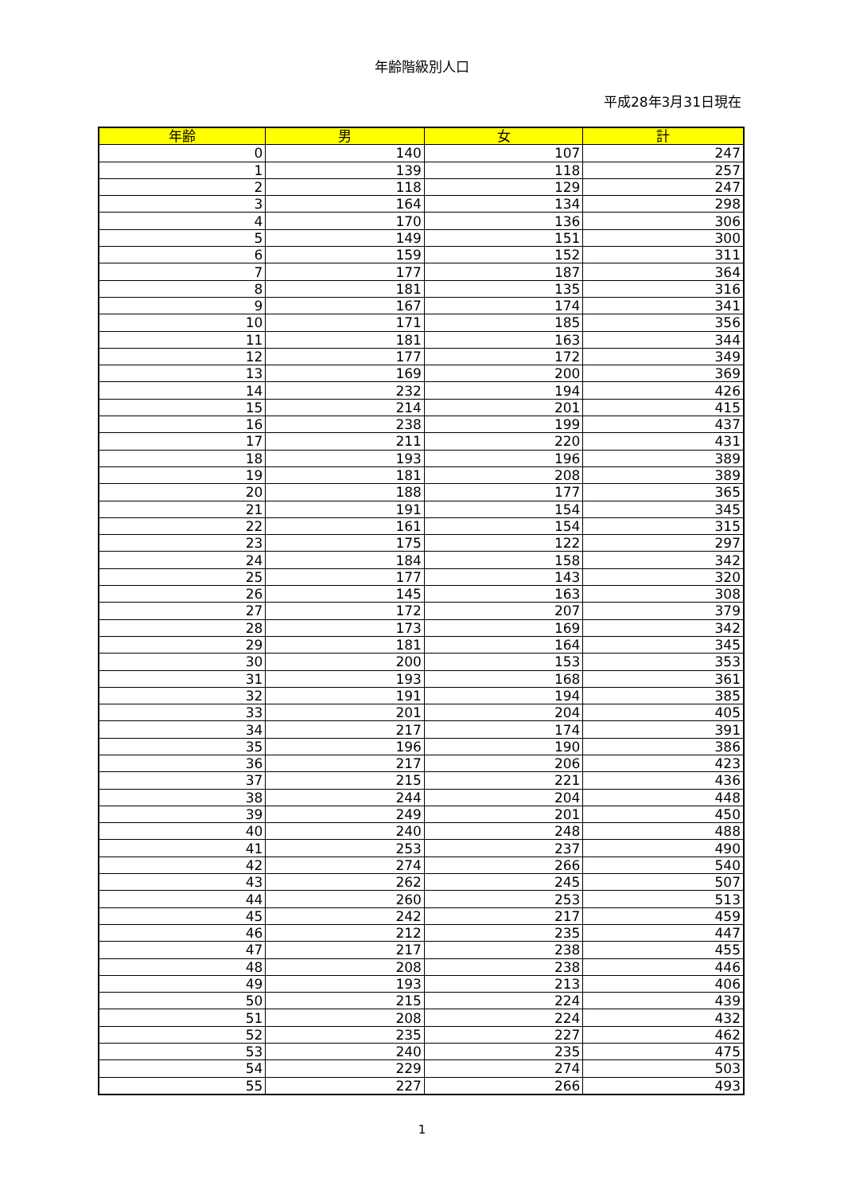年齢階級別人口
平成28年3月31日現在
| 年齢 | 男 | 女 | 計 |
| --- | --- | --- | --- |
| 0 | 140 | 107 | 247 |
| 1 | 139 | 118 | 257 |
| 2 | 118 | 129 | 247 |
| 3 | 164 | 134 | 298 |
| 4 | 170 | 136 | 306 |
| 5 | 149 | 151 | 300 |
| 6 | 159 | 152 | 311 |
| 7 | 177 | 187 | 364 |
| 8 | 181 | 135 | 316 |
| 9 | 167 | 174 | 341 |
| 10 | 171 | 185 | 356 |
| 11 | 181 | 163 | 344 |
| 12 | 177 | 172 | 349 |
| 13 | 169 | 200 | 369 |
| 14 | 232 | 194 | 426 |
| 15 | 214 | 201 | 415 |
| 16 | 238 | 199 | 437 |
| 17 | 211 | 220 | 431 |
| 18 | 193 | 196 | 389 |
| 19 | 181 | 208 | 389 |
| 20 | 188 | 177 | 365 |
| 21 | 191 | 154 | 345 |
| 22 | 161 | 154 | 315 |
| 23 | 175 | 122 | 297 |
| 24 | 184 | 158 | 342 |
| 25 | 177 | 143 | 320 |
| 26 | 145 | 163 | 308 |
| 27 | 172 | 207 | 379 |
| 28 | 173 | 169 | 342 |
| 29 | 181 | 164 | 345 |
| 30 | 200 | 153 | 353 |
| 31 | 193 | 168 | 361 |
| 32 | 191 | 194 | 385 |
| 33 | 201 | 204 | 405 |
| 34 | 217 | 174 | 391 |
| 35 | 196 | 190 | 386 |
| 36 | 217 | 206 | 423 |
| 37 | 215 | 221 | 436 |
| 38 | 244 | 204 | 448 |
| 39 | 249 | 201 | 450 |
| 40 | 240 | 248 | 488 |
| 41 | 253 | 237 | 490 |
| 42 | 274 | 266 | 540 |
| 43 | 262 | 245 | 507 |
| 44 | 260 | 253 | 513 |
| 45 | 242 | 217 | 459 |
| 46 | 212 | 235 | 447 |
| 47 | 217 | 238 | 455 |
| 48 | 208 | 238 | 446 |
| 49 | 193 | 213 | 406 |
| 50 | 215 | 224 | 439 |
| 51 | 208 | 224 | 432 |
| 52 | 235 | 227 | 462 |
| 53 | 240 | 235 | 475 |
| 54 | 229 | 274 | 503 |
| 55 | 227 | 266 | 493 |
1